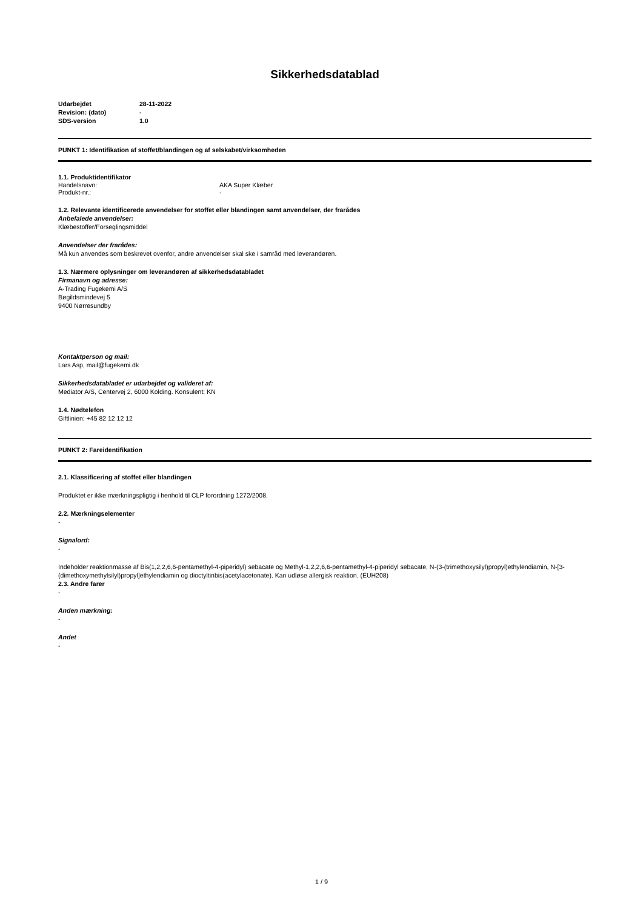Sikkerhedsdatablad
| Udarbejdet | 28-11-2022 |
| Revision: (dato) | - |
| SDS-version | 1.0 |
PUNKT 1: Identifikation af stoffet/blandingen og af selskabet/virksomheden
1.1. Produktidentifikator
| Handelsnavn: | AKA Super Klæber |
| Produkt-nr.: | - |
1.2. Relevante identificerede anvendelser for stoffet eller blandingen samt anvendelser, der frarådes
Anbefalede anvendelser:
Klæbestoffer/Forseglingsmiddel
Anvendelser der frarådes:
Må kun anvendes som beskrevet ovenfor, andre anvendelser skal ske i samråd med leverandøren.
1.3. Nærmere oplysninger om leverandøren af sikkerhedsdatabladet
Firmanavn og adresse:
A-Trading Fugekemi A/S
Bøgildsmindevej 5
9400 Nørresundby
Kontaktperson og mail:
Lars Asp, mail@fugekemi.dk
Sikkerhedsdatabladet er udarbejdet og valideret af:
Mediator A/S, Centervej 2, 6000 Kolding. Konsulent: KN
1.4. Nødtelefon
Giftlinien: +45 82 12 12 12
PUNKT 2: Fareidentifikation
2.1. Klassificering af stoffet eller blandingen
Produktet er ikke mærkningspligtig i henhold til CLP forordning 1272/2008.
2.2. Mærkningselementer
-
Signalord:
-
Indeholder reaktionmasse af Bis(1,2,2,6,6-pentamethyl-4-piperidyl) sebacate og Methyl-1,2,2,6,6-pentamethyl-4-piperidyl sebacate, N-(3-(trimethoxysilyl)propyl)ethylendiamin, N-[3-(dimethoxymethylsilyl)propyl]ethylendiamin og dioctyltinbis(acetylacetonate). Kan udløse allergisk reaktion. (EUH208)
2.3. Andre farer
-
Anden mærkning:
-
Andet
-
1 / 9